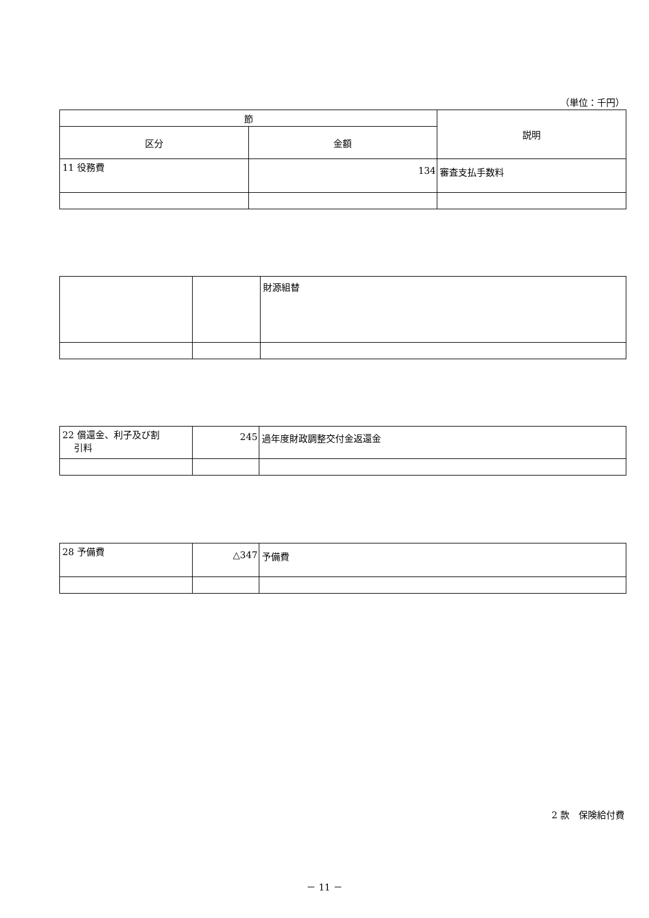（単位：千円）
| 節 | | 説明 |
| --- | --- | --- |
| 区分 | 金額 | |
| 11 役務費 | 134 | 審査支払手数料 |
| | | 財源組替 |
| 22 償還金、利子及び割 引料 | 245 | 過年度財政調整交付金返還金 |
| 28 予備費 | △347 | 予備費 |
2 款　保険給付費
－ 11 －